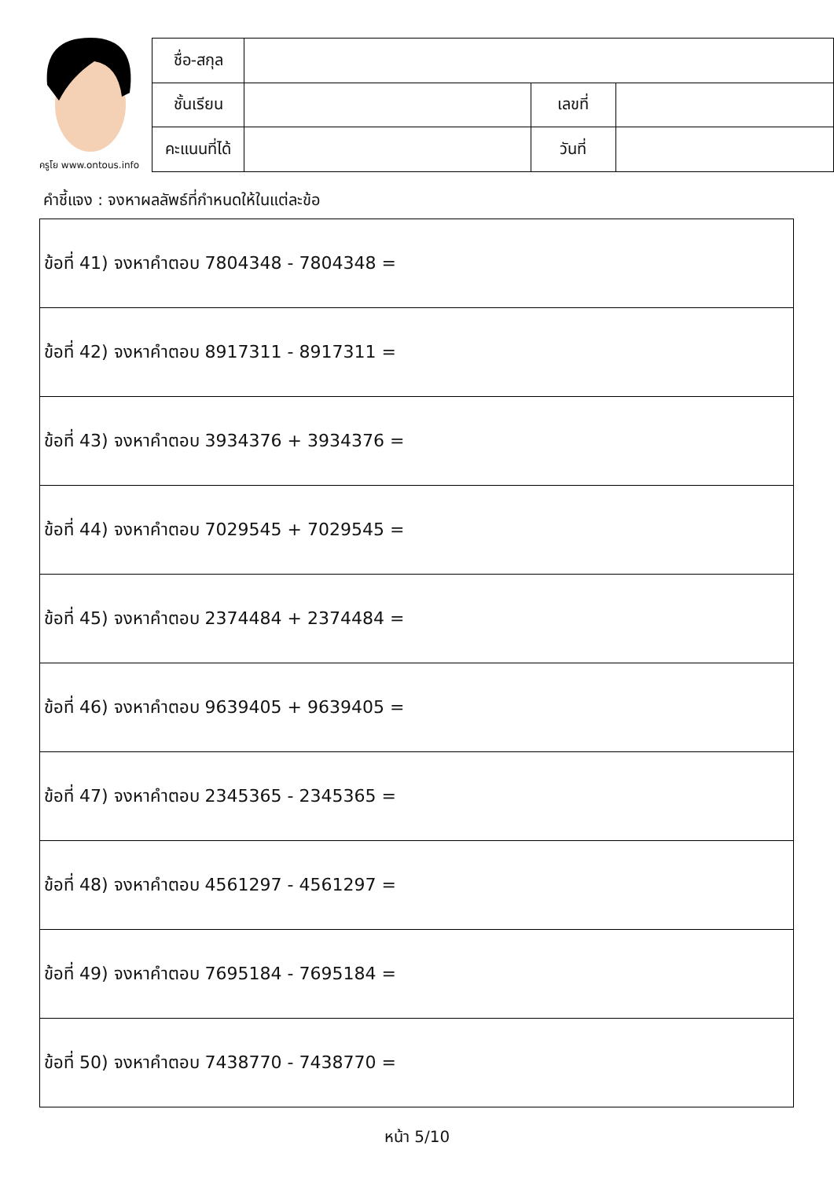ครูโย www.ontous.info
| ชื่อ-สกุล | | | |
| ชั้นเรียน | | เลขที่ | |
| คะแนนที่ได้ | | วันที่ | |
คำชี้แจง : จงหาผลลัพธ์ที่กำหนดให้ในแต่ละข้อ
| ข้อที่ 41) จงหาคำตอบ 7804348 - 7804348 = |
| ข้อที่ 42) จงหาคำตอบ 8917311 - 8917311 = |
| ข้อที่ 43) จงหาคำตอบ 3934376 + 3934376 = |
| ข้อที่ 44) จงหาคำตอบ 7029545 + 7029545 = |
| ข้อที่ 45) จงหาคำตอบ 2374484 + 2374484 = |
| ข้อที่ 46) จงหาคำตอบ 9639405 + 9639405 = |
| ข้อที่ 47) จงหาคำตอบ 2345365 - 2345365 = |
| ข้อที่ 48) จงหาคำตอบ 4561297 - 4561297 = |
| ข้อที่ 49) จงหาคำตอบ 7695184 - 7695184 = |
| ข้อที่ 50) จงหาคำตอบ 7438770 - 7438770 = |
หน้า 5/10